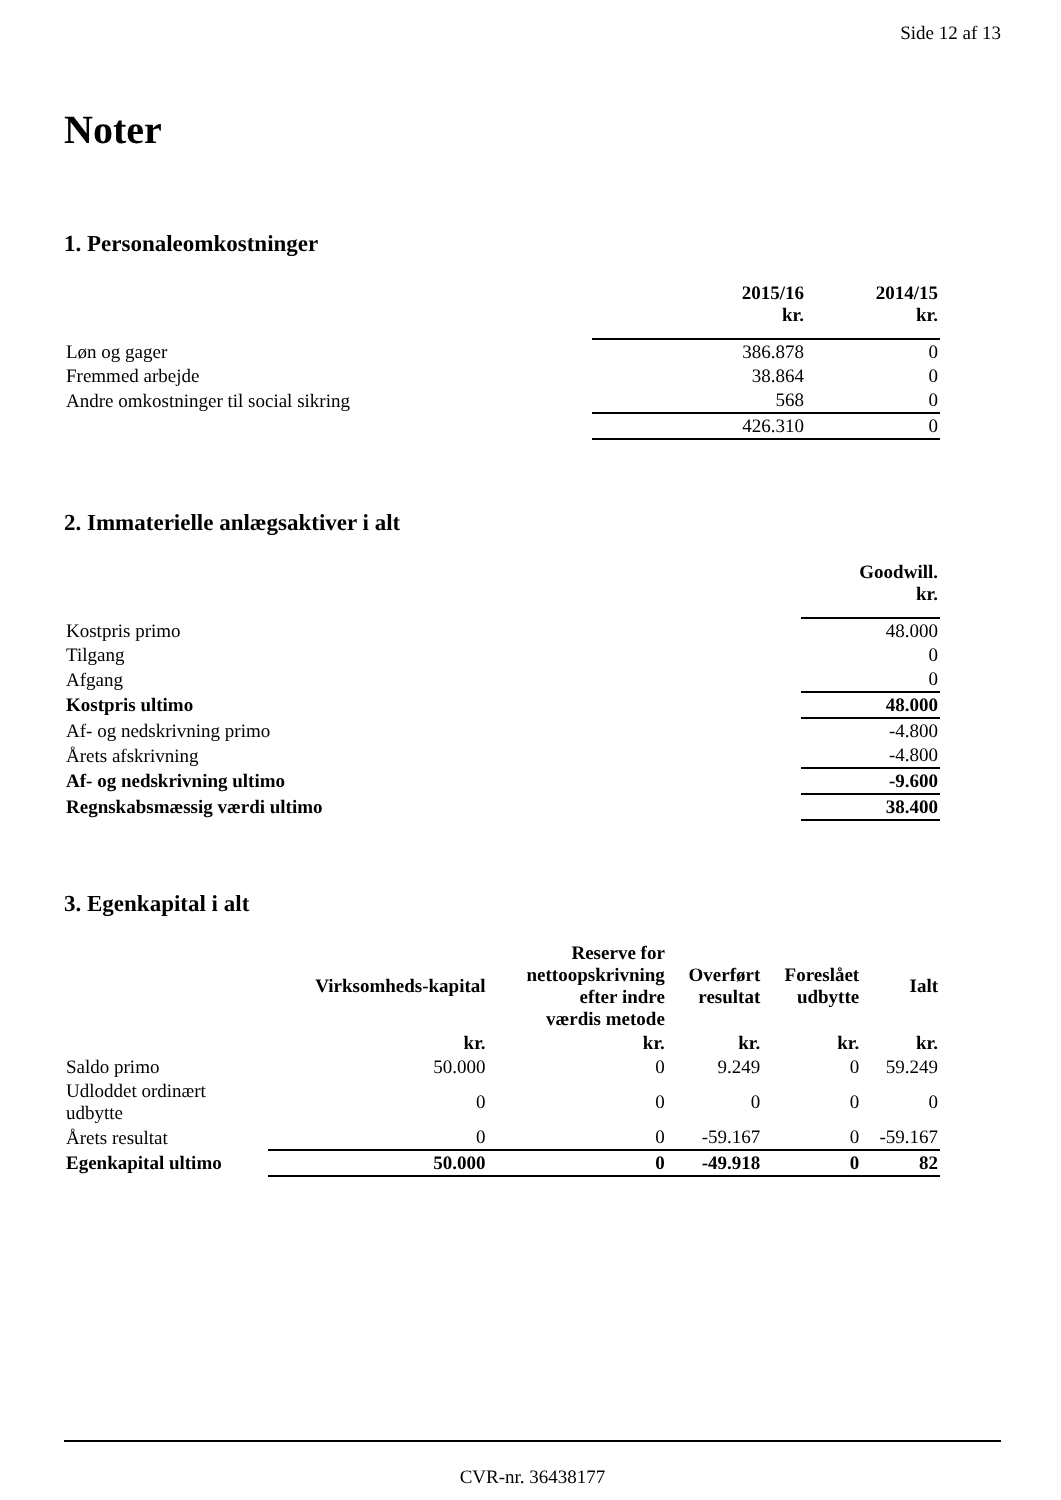Side 12 af 13
Noter
1. Personaleomkostninger
| | 2015/16 kr. | 2014/15 kr. |
| Løn og gager | 386.878 | 0 |
| Fremmed arbejde | 38.864 | 0 |
| Andre omkostninger til social sikring | 568 | 0 |
| | 426.310 | 0 |
2. Immaterielle anlægsaktiver i alt
| | Goodwill. kr. |
| Kostpris primo | 48.000 |
| Tilgang | 0 |
| Afgang | 0 |
| Kostpris ultimo | 48.000 |
| Af- og nedskrivning primo | -4.800 |
| Årets afskrivning | -4.800 |
| Af- og nedskrivning ultimo | -9.600 |
| Regnskabsmæssig værdi ultimo | 38.400 |
3. Egenkapital i alt
| | Virksomheds-kapital | Reserve for nettoopskrivning efter indre værdis metode | Overført resultat | Foreslået udbytte | Ialt |
| | kr. | kr. | kr. | kr. | kr. |
| Saldo primo | 50.000 | 0 | 9.249 | 0 | 59.249 |
| Udloddet ordinært udbytte | 0 | 0 | 0 | 0 | 0 |
| Årets resultat | 0 | 0 | -59.167 | 0 | -59.167 |
| Egenkapital ultimo | 50.000 | 0 | -49.918 | 0 | 82 |
CVR-nr. 36438177